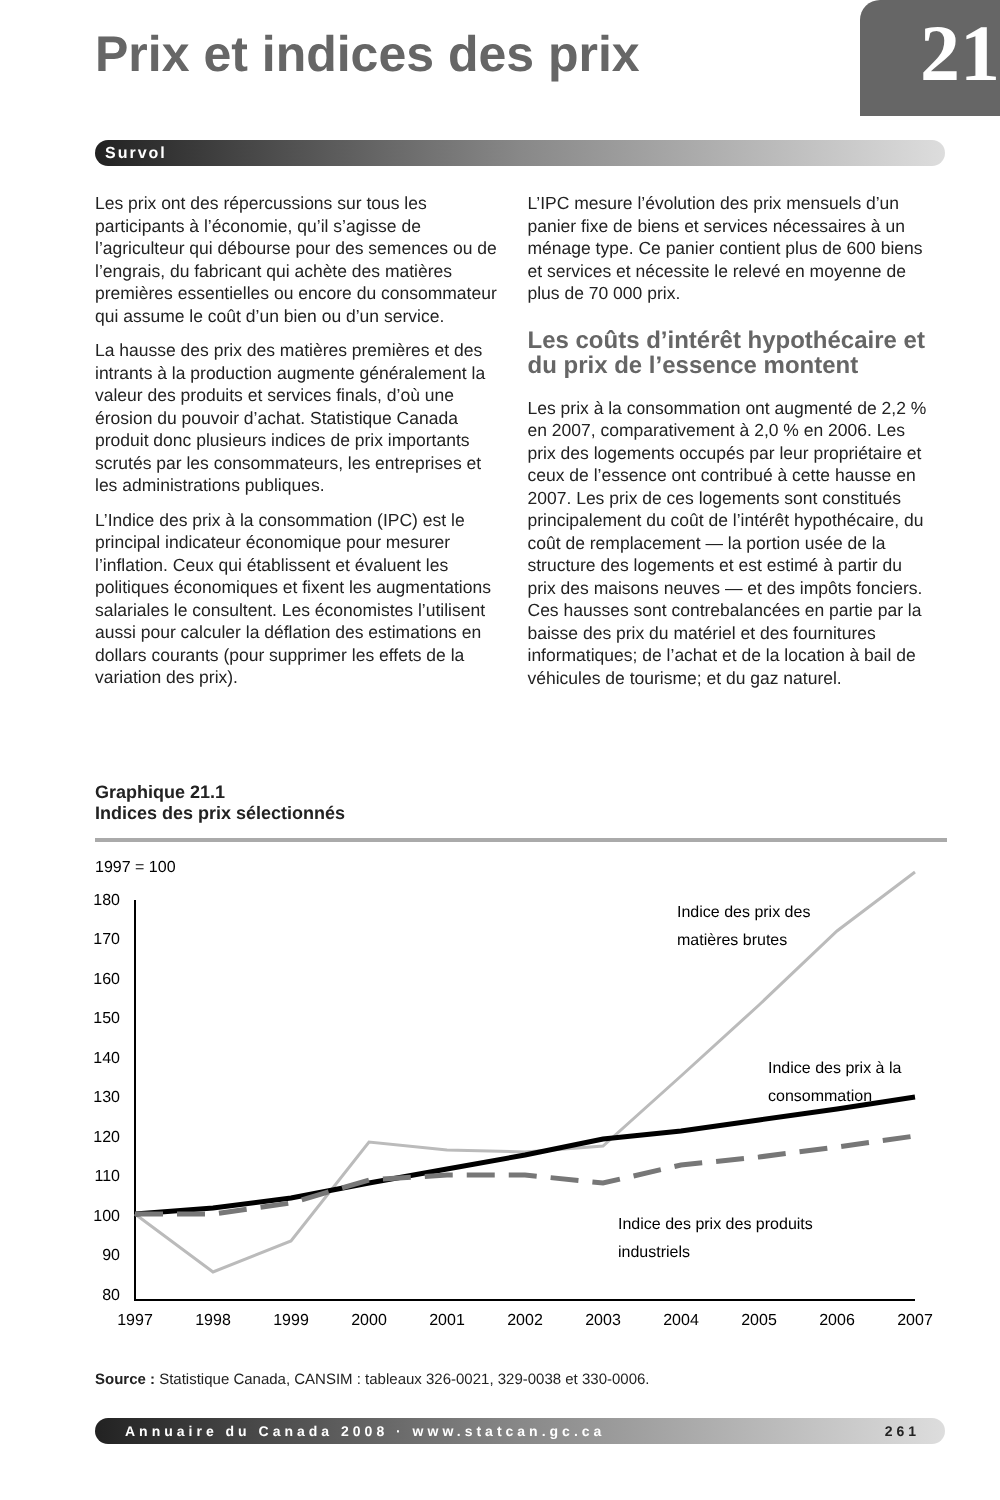Prix et indices des prix 21
Survol
Les prix ont des répercussions sur tous les participants à l’économie, qu’il s’agisse de l’agriculteur qui débourse pour des semences ou de l’engrais, du fabricant qui achète des matières premières essentielles ou encore du consommateur qui assume le coût d’un bien ou d’un service.
La hausse des prix des matières premières et des intrants à la production augmente généralement la valeur des produits et services finals, d’où une érosion du pouvoir d’achat. Statistique Canada produit donc plusieurs indices de prix importants scrutés par les consommateurs, les entreprises et les administrations publiques.
L’Indice des prix à la consommation (IPC) est le principal indicateur économique pour mesurer l’inflation. Ceux qui établissent et évaluent les politiques économiques et fixent les augmentations salariales le consultent. Les économistes l’utilisent aussi pour calculer la déflation des estimations en dollars courants (pour supprimer les effets de la variation des prix).
L’IPC mesure l’évolution des prix mensuels d’un panier fixe de biens et services nécessaires à un ménage type. Ce panier contient plus de 600 biens et services et nécessite le relevé en moyenne de plus de 70 000 prix.
Les coûts d’intérêt hypothécaire et du prix de l’essence montent
Les prix à la consommation ont augmenté de 2,2 % en 2007, comparativement à 2,0 % en 2006. Les prix des logements occupés par leur propriétaire et ceux de l’essence ont contribué à cette hausse en 2007. Les prix de ces logements sont constitués principalement du coût de l’intérêt hypothécaire, du coût de remplacement — la portion usée de la structure des logements et est estimé à partir du prix des maisons neuves — et des impôts fonciers. Ces hausses sont contrebalancées en partie par la baisse des prix du matériel et des fournitures informatiques; de l’achat et de la location à bail de véhicules de tourisme; et du gaz naturel.
Graphique 21.1
Indices des prix sélectionnés
1997 = 100
180
170
160
150
140
130
120
110
100
90
80
1997
1998
1999
2000
2001
2002
2003
2004
2005
2006
2007
Indice des prix des
matières brutes
Indice des prix à la
consommation
Indice des prix des produits
industriels
Source : Statistique Canada, CANSIM : tableaux 326-0021, 329-0038 et 330-0006.
Annuaire du Canada 2008 · www.statcan.gc.ca 261